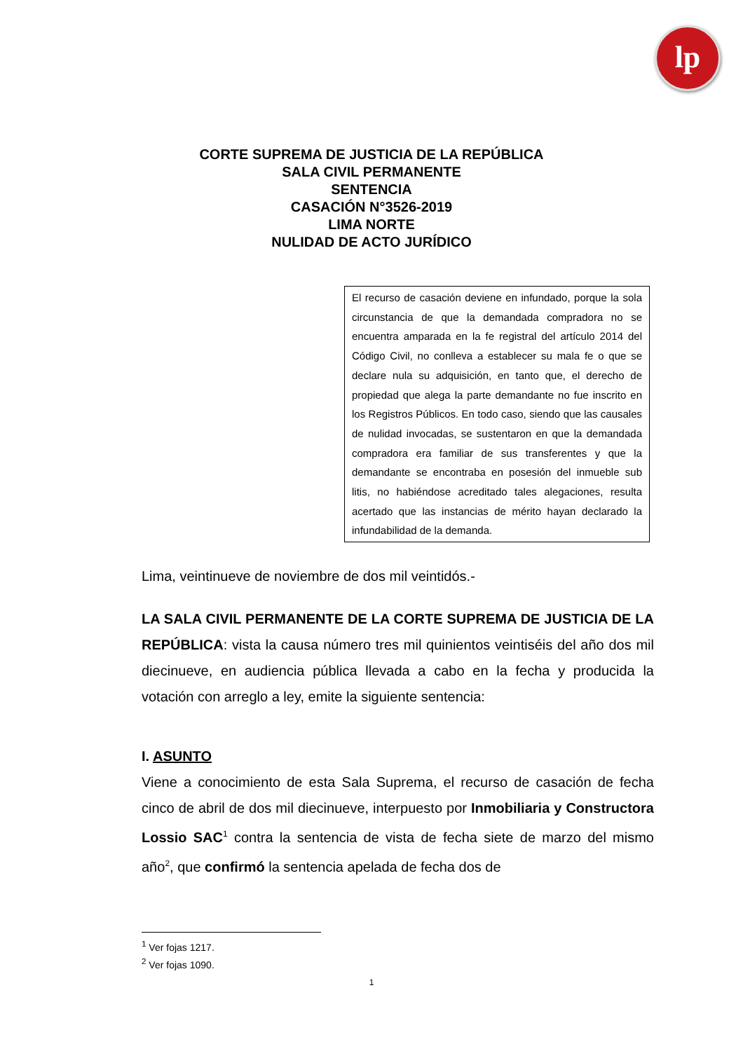lp
CORTE SUPREMA DE JUSTICIA DE LA REPÚBLICA
SALA CIVIL PERMANENTE
SENTENCIA
CASACIÓN N°3526-2019
LIMA NORTE
NULIDAD DE ACTO JURÍDICO
El recurso de casación deviene en infundado, porque la sola circunstancia de que la demandada compradora no se encuentra amparada en la fe registral del artículo 2014 del Código Civil, no conlleva a establecer su mala fe o que se declare nula su adquisición, en tanto que, el derecho de propiedad que alega la parte demandante no fue inscrito en los Registros Públicos. En todo caso, siendo que las causales de nulidad invocadas, se sustentaron en que la demandada compradora era familiar de sus transferentes y que la demandante se encontraba en posesión del inmueble sub litis, no habiéndose acreditado tales alegaciones, resulta acertado que las instancias de mérito hayan declarado la infundabilidad de la demanda.
Lima, veintinueve de noviembre de dos mil veintidós.-
LA SALA CIVIL PERMANENTE DE LA CORTE SUPREMA DE JUSTICIA DE LA REPÚBLICA: vista la causa número tres mil quinientos veintiséis del año dos mil diecinueve, en audiencia pública llevada a cabo en la fecha y producida la votación con arreglo a ley, emite la siguiente sentencia:
I. ASUNTO
Viene a conocimiento de esta Sala Suprema, el recurso de casación de fecha cinco de abril de dos mil diecinueve, interpuesto por Inmobiliaria y Constructora Lossio SAC<sup>1</sup> contra la sentencia de vista de fecha siete de marzo del mismo año<sup>2</sup>, que confirmó la sentencia apelada de fecha dos de
<sup>1</sup> Ver fojas 1217.
<sup>2</sup> Ver fojas 1090.
1